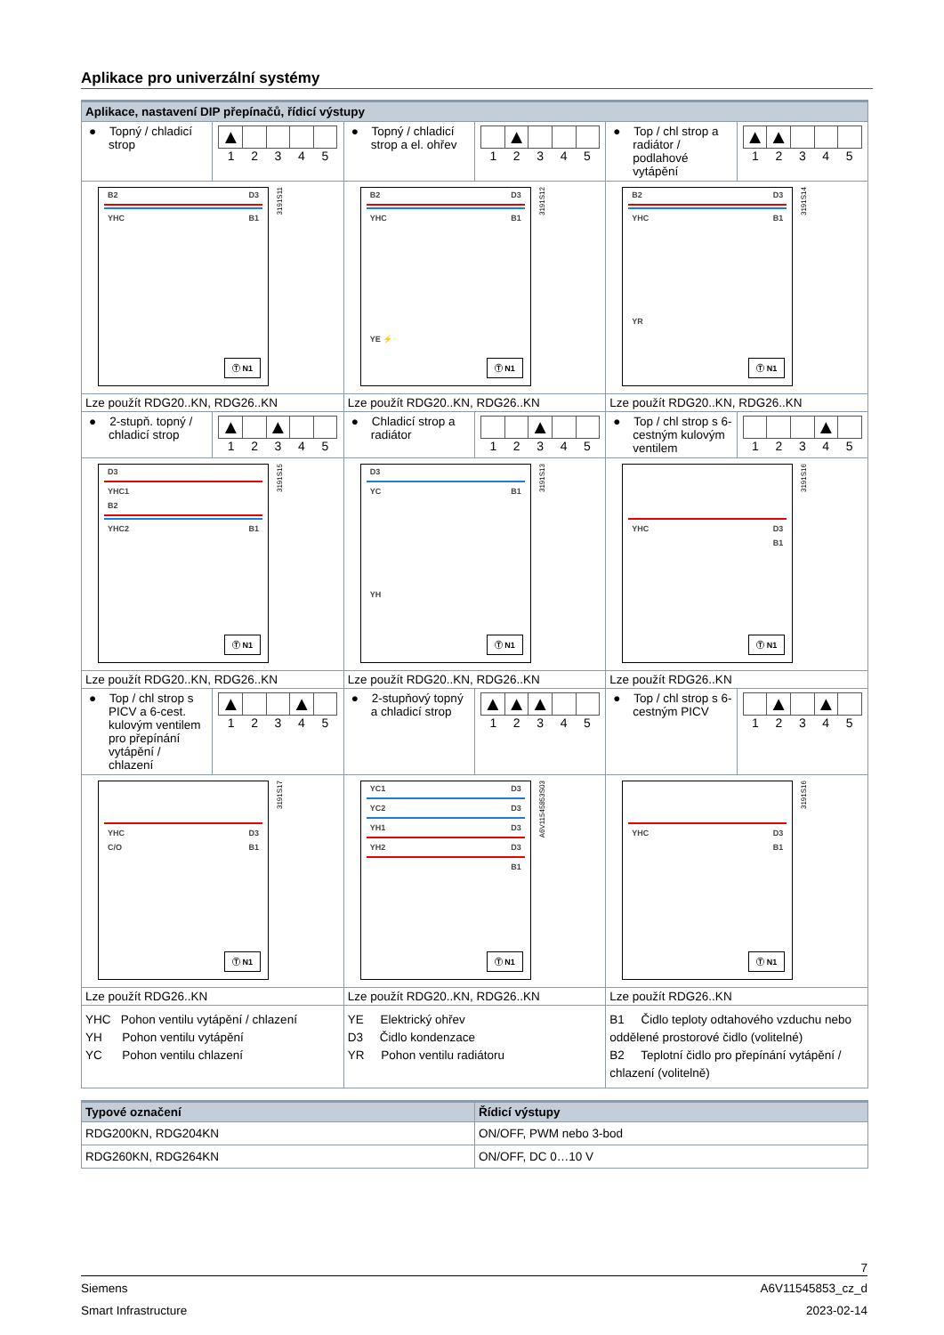Aplikace pro univerzální systémy
| Aplikace, nastavení DIP přepínačů, řídicí výstupy | | | | | |
| ● Topný / chladicí strop | ▲ 1 2 3 4 5 | ● Topný / chladicí strop a el. ohřev | ▲ 1 2 3 4 5 | ● Top / chl strop a radiátor / podlahové vytápění | ▲ ▲ 1 2 3 4 5 |
| B2 D3 YHC B1 Ⓣ N1 3191S11 | | B2 D3 YHC B1 YE ⚡ Ⓣ N1 3191S12 | | B2 D3 YHC B1 YR Ⓣ N1 3191S14 | |
| Lze použít RDG20..KN, RDG26..KN | | Lze použít RDG20..KN, RDG26..KN | | Lze použít RDG20..KN, RDG26..KN | |
| ● 2-stupň. topný / chladicí strop | ▲ ▲ 1 2 3 4 5 | ● Chladicí strop a radiátor | ▲ 1 2 3 4 5 | ● Top / chl strop s 6-cestným kulovým ventilem | ▲ 1 2 3 4 5 |
| D3 YHC1 B2 YHC2 B1 Ⓣ N1 3191S15 | | D3 YC B1 YH Ⓣ N1 3191S13 | | YHC D3 B1 Ⓣ N1 3191S16 | |
| Lze použít RDG20..KN, RDG26..KN | | Lze použít RDG20..KN, RDG26..KN | | Lze použít RDG26..KN | |
| ● Top / chl strop s PICV a 6-cest. kulovým ventilem pro přepínání vytápění / chlazení | ▲ ▲ 1 2 3 4 5 | ● 2-stupňový topný a chladicí strop | ▲ ▲ ▲ 1 2 3 4 5 | ● Top / chl strop s 6-cestným PICV | ▲ ▲ 1 2 3 4 5 |
| YHC D3 C/O B1 Ⓣ N1 3191S17 | | YC1 D3 YC2 D3 YH1 D3 YH2 D3 B1 Ⓣ N1 A6V11545853S03 | | YHC D3 B1 Ⓣ N1 3191S16 | |
| Lze použít RDG26..KN | | Lze použít RDG20..KN, RDG26..KN | | Lze použít RDG26..KN | |
| YHC Pohon ventilu vytápění / chlazení YH Pohon ventilu vytápění YC Pohon ventilu chlazení | | YE Elektrický ohřev D3 Čidlo kondenzace YR Pohon ventilu radiátoru | | B1 Čidlo teploty odtahového vzduchu nebo oddělené prostorové čidlo (volitelné) B2 Teplotní čidlo pro přepínání vytápění / chlazení (volitelně) | |
| Typové označení | Řídicí výstupy |
| --- | --- |
| RDG200KN, RDG204KN | ON/OFF, PWM nebo 3-bod |
| RDG260KN, RDG264KN | ON/OFF, DC 0…10 V |
7
Siemens A6V11545853_cz_d
Smart Infrastructure 2023-02-14